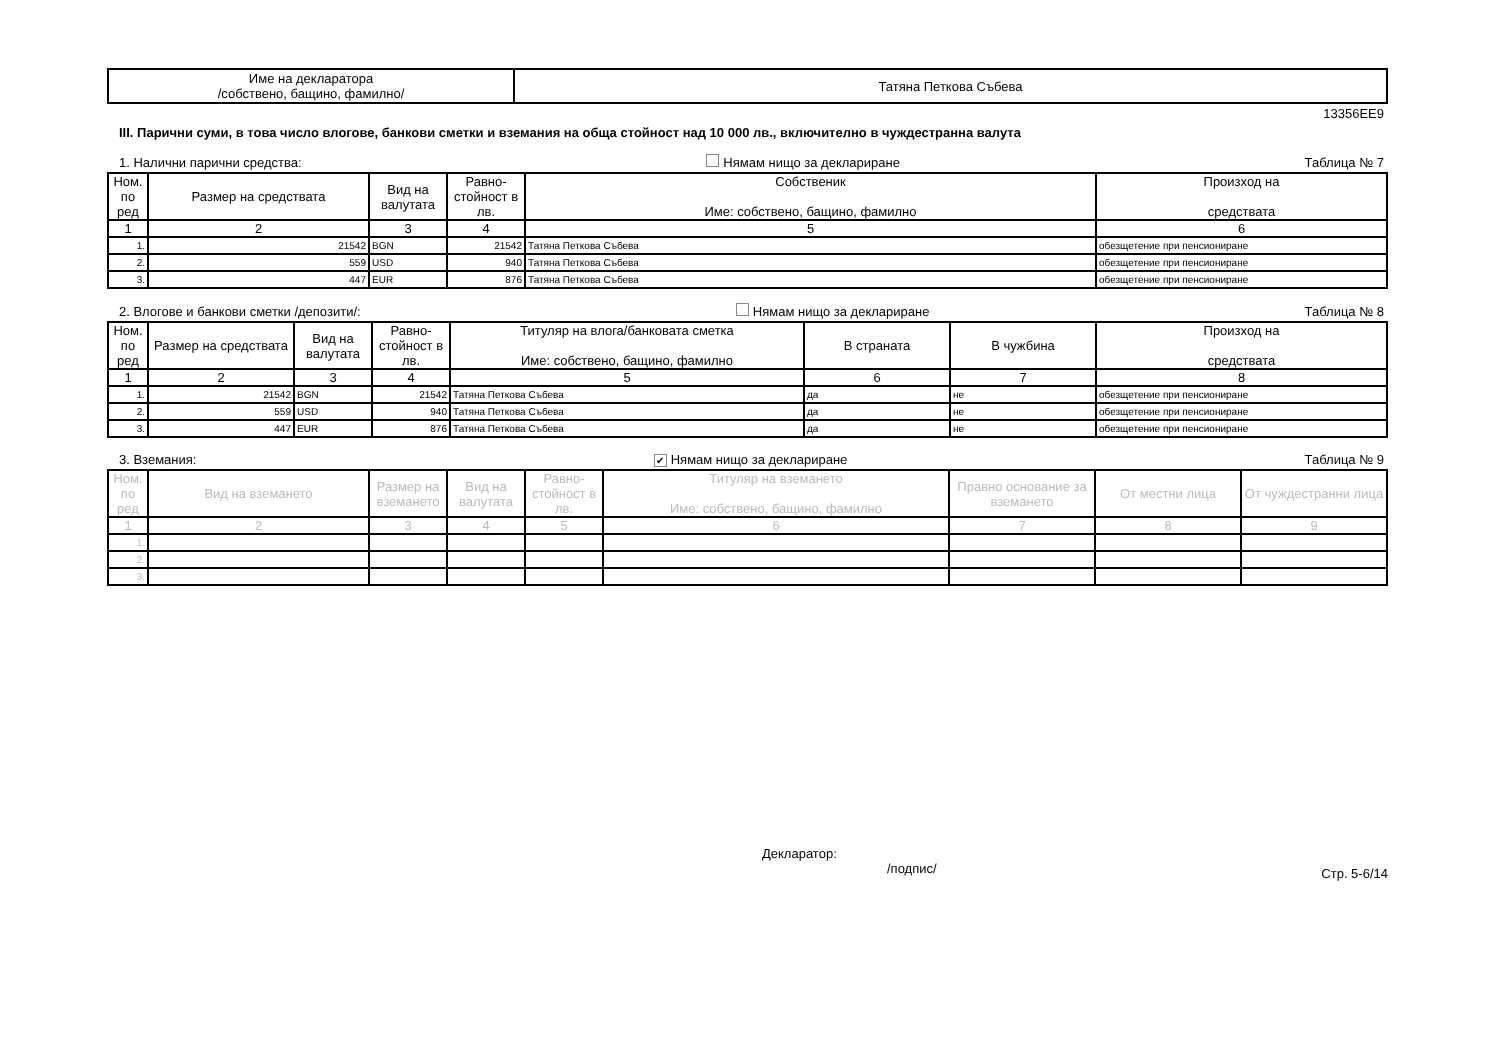| Име на декларатора /собствено, бащино, фамилно/ | Татяна Петкова Събева |
13356EE9
III. Парични суми, в това число влогове, банкови сметки и вземания на обща стойност над 10 000 лв., включително в чуждестранна валута
1. Налични парични средства: Нямам нищо за деклариране Таблица № 7
| Ном. по ред | Размер на средствата | Вид на валутата | Равно-стойност в лв. | Собственик Име: собствено, бащино, фамилно | Произход на средствата |
| --- | --- | --- | --- | --- | --- |
| 1 | 2 | 3 | 4 | 5 | 6 |
| 1. | 21542 | BGN | 21542 | Татяна Петкова Събева | обезщетение при пенсиониране |
| 2. | 559 | USD | 940 | Татяна Петкова Събева | обезщетение при пенсиониране |
| 3. | 447 | EUR | 876 | Татяна Петкова Събева | обезщетение при пенсиониране |
2. Влогове и банкови сметки /депозити/: Нямам нищо за деклариране Таблица № 8
| Ном. по ред | Размер на средствата | Вид на валутата | Равно-стойност в лв. | Титуляр на влога/банковата сметка Име: собствено, бащино, фамилно | В страната | В чужбина | Произход на средствата |
| --- | --- | --- | --- | --- | --- | --- | --- |
| 1 | 2 | 3 | 4 | 5 | 6 | 7 | 8 |
| 1. | 21542 | BGN | 21542 | Татяна Петкова Събева | да | не | обезщетение при пенсиониране |
| 2. | 559 | USD | 940 | Татяна Петкова Събева | да | не | обезщетение при пенсиониране |
| 3. | 447 | EUR | 876 | Татяна Петкова Събева | да | не | обезщетение при пенсиониране |
3. Вземания: ✔ Нямам нищо за деклариране Таблица № 9
| Ном. по ред | Вид на вземането | Размер на вземането | Вид на валутата | Равно-стойност в лв. | Титуляр на вземането Име: собствено, бащино, фамилно | Правно основание за вземането | От местни лица | От чуждестранни лица |
| --- | --- | --- | --- | --- | --- | --- | --- | --- |
| 1 | 2 | 3 | 4 | 5 | 6 | 7 | 8 | 9 |
| 1. | | | | | | | | |
| 2. | | | | | | | | |
| 3. | | | | | | | | |
Декларатор:
/подпис/
Стр. 5-6/14